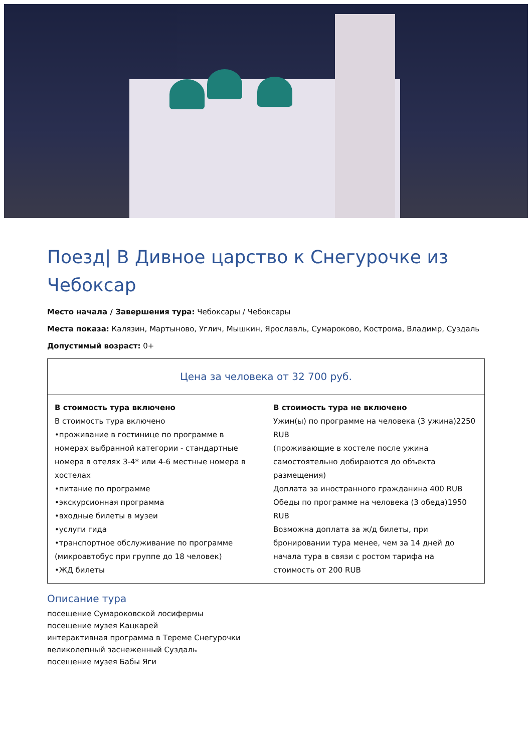Поезд| В Дивное царство к Снегурочке из Чебоксар
Место начала / Завершения тура: Чебоксары / Чебоксары
Места показа: Калязин, Мартыново, Углич, Мышкин, Ярославль, Сумароково, Кострома, Владимр, Суздаль
Допустимый возраст: 0+
| Цена за человека от 32 700 руб. | |
| --- | --- |
| В стоимость тура включено В стоимость тура включено •проживание в гостинице по программе в номерах выбранной категории - стандартные номера в отелях 3-4* или 4-6 местные номера в хостелах •питание по программе •экскурсионная программа •входные билеты в музеи •услуги гида •транспортное обслуживание по программе (микроавтобус при группе до 18 человек) •ЖД билеты | В стоимость тура не включено Ужин(ы) по программе на человека (3 ужина)2250 RUB (проживающие в хостеле после ужина самостоятельно добираются до объекта размещения) Доплата за иностранного гражданина 400 RUB Обеды по программе на человека (3 обеда)1950 RUB Возможна доплата за ж/д билеты, при бронировании тура менее, чем за 14 дней до начала тура в связи с ростом тарифа на стоимость от 200 RUB |
Описание тура
посещение Сумароковской лосифермы
посещение музея Кацкарей
интерактивная программа в Тереме Снегурочки
великолепный заснеженный Суздаль
посещение музея Бабы Яги